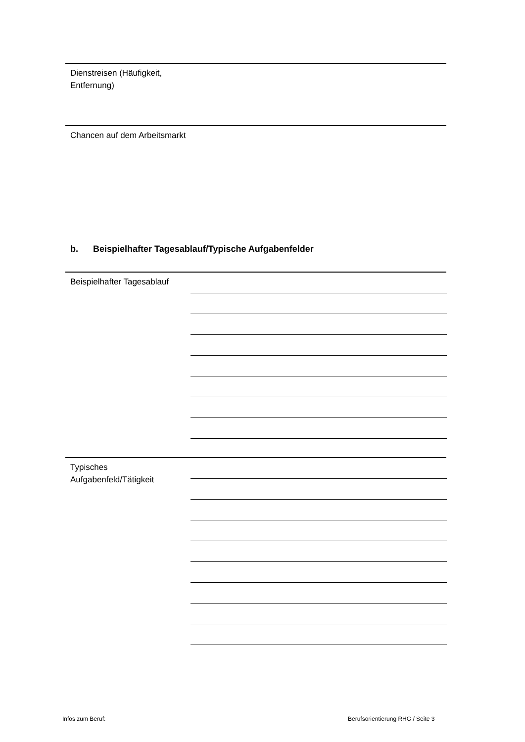Dienstreisen (Häufigkeit, Entfernung)
Chancen auf dem Arbeitsmarkt
b. Beispielhafter Tagesablauf/Typische Aufgabenfelder
Beispielhafter Tagesablauf
Typisches Aufgabenfeld/Tätigkeit
Infos zum Beruf:
Berufsorientierung RHG / Seite 3